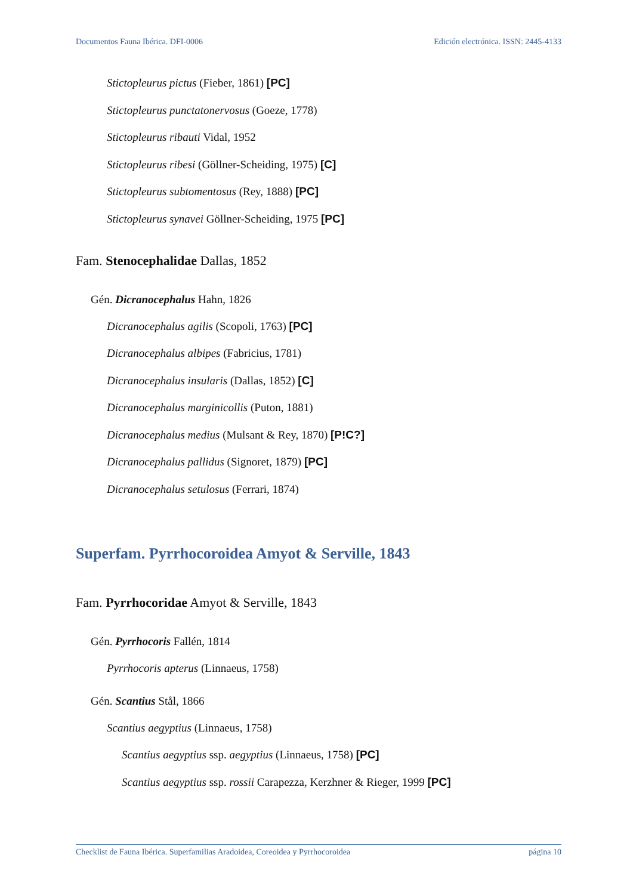Documentos Fauna Ibérica. DFI-0006 Edición electrónica. ISSN: 2445-4133
Stictopleurus pictus (Fieber, 1861) [PC]
Stictopleurus punctatonervosus (Goeze, 1778)
Stictopleurus ribauti Vidal, 1952
Stictopleurus ribesi (Göllner-Scheiding, 1975) [C]
Stictopleurus subtomentosus (Rey, 1888) [PC]
Stictopleurus synavei Göllner-Scheiding, 1975 [PC]
Fam. Stenocephalidae Dallas, 1852
Gén. Dicranocephalus Hahn, 1826
Dicranocephalus agilis (Scopoli, 1763) [PC]
Dicranocephalus albipes (Fabricius, 1781)
Dicranocephalus insularis (Dallas, 1852) [C]
Dicranocephalus marginicollis (Puton, 1881)
Dicranocephalus medius (Mulsant & Rey, 1870) [P!C?]
Dicranocephalus pallidus (Signoret, 1879) [PC]
Dicranocephalus setulosus (Ferrari, 1874)
Superfam. Pyrrhocoroidea Amyot & Serville, 1843
Fam. Pyrrhocoridae Amyot & Serville, 1843
Gén. Pyrrhocoris Fallén, 1814
Pyrrhocoris apterus (Linnaeus, 1758)
Gén. Scantius Stål, 1866
Scantius aegyptius (Linnaeus, 1758)
Scantius aegyptius ssp. aegyptius (Linnaeus, 1758) [PC]
Scantius aegyptius ssp. rossii Carapezza, Kerzhner & Rieger, 1999 [PC]
Checklist de Fauna Ibérica. Superfamilias Aradoidea, Coreoidea y Pyrrhocoroidea página 10